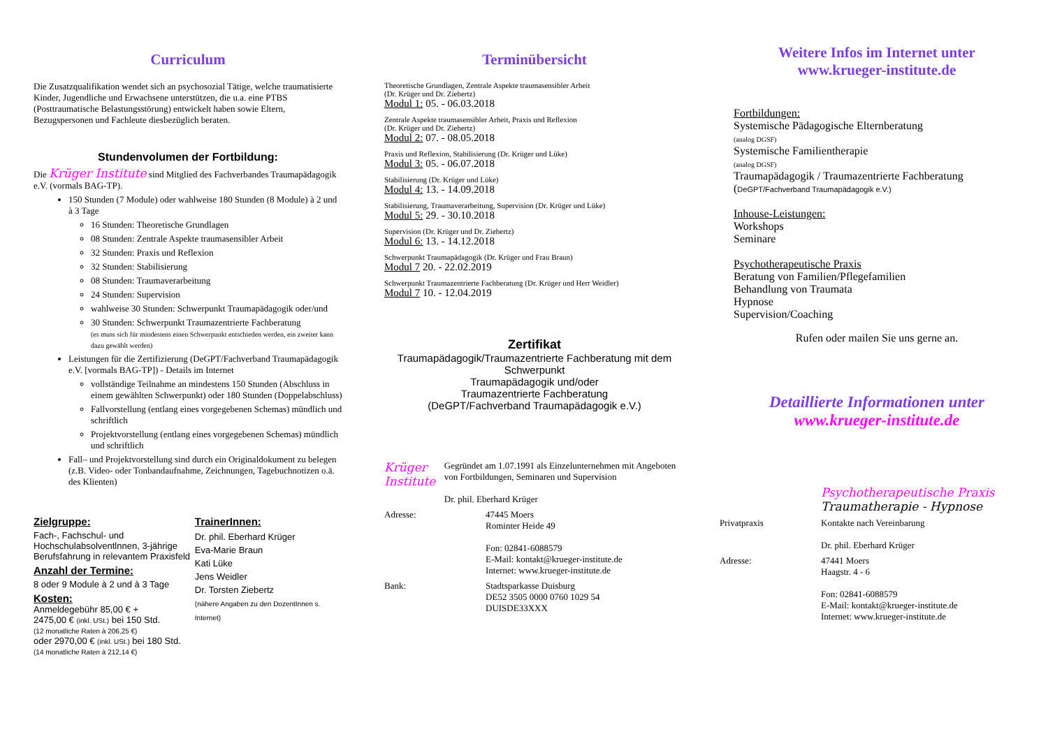Curriculum
Die Zusatzqualifikation wendet sich an psychosozial Tätige, welche traumatisierte Kinder, Jugendliche und Erwachsene unterstützen, die u.a. eine PTBS (Posttraumatische Belastungsstörung) entwickelt haben sowie Eltern, Bezugspersonen und Fachleute diesbezüglich beraten.
Stundenvolumen der Fortbildung:
Die Krüger Institute sind Mitglied des Fachverbandes Traumapädagogik e.V. (vormals BAG-TP).
150 Stunden (7 Module) oder wahlweise 180 Stunden (8 Module) à 2 und à 3 Tage
16 Stunden: Theoretische Grundlagen
08 Stunden: Zentrale Aspekte traumasensibler Arbeit
32 Stunden: Praxis und Reflexion
32 Stunden: Stabilisierung
08 Stunden: Traumaverarbeitung
24 Stunden: Supervision
wahlweise 30 Stunden: Schwerpunkt Traumapädagogik oder/und
30 Stunden: Schwerpunkt Traumazentrierte Fachberatung
(es muss sich für mindestens einen Schwerpunkt entschieden werden, ein zweiter kann dazu gewählt werden)
Leistungen für die Zertifizierung (DeGPT/Fachverband Traumapädagogik e.V. [vormals BAG-TP]) - Details im Internet
vollständige Teilnahme an mindestens 150 Stunden (Abschluss in einem gewählten Schwerpunkt) oder 180 Stunden (Doppelabschluss)
Fallvorstellung (entlang eines vorgegebenen Schemas) mündlich und schriftlich
Projektvorstellung (entlang eines vorgegebenen Schemas) mündlich und schriftlich
Fall– und Projektvorstellung sind durch ein Originaldokument zu belegen (z.B. Video- oder Tonbandaufnahme, Zeichnungen, Tagebuchnotizen o.ä. des Klienten)
Zielgruppe:
Fach-, Fachschul- und Hochschulabsolventlnnen, 3-jährige Berufsfahrung in relevantem Praxisfeld
Anzahl der Termine:
8 oder 9 Module à 2 und à 3 Tage
Kosten:
Anmeldegebühr 85,00 € +
2475,00 € (inkl. USt.) bei 150 Std.
(12 monatliche Raten à 206,25 €)
oder 2970,00 € (inkl. USt.) bei 180 Std.
(14 monatliche Raten à 212,14 €)
TrainerInnen:
Dr. phil. Eberhard Krüger
Eva-Marie Braun
Kati Lüke
Jens Weidler
Dr. Torsten Ziebertz
(nähere Angaben zu den DozentInnen s. Internet)
Terminübersicht
Theoretische Grundlagen, Zentrale Aspekte traumasensibler Arbeit
(Dr. Krüger und Dr. Ziebertz)
Modul 1: 05. - 06.03.2018
Zentrale Aspekte traumasensibler Arbeit, Praxis und Reflexion
(Dr. Krüger und Dr. Ziebertz)
Modul 2: 07. - 08.05.2018
Praxis und Reflexion, Stabilisierung (Dr. Krüger und Lüke)
Modul 3: 05. - 06.07.2018
Stabilisierung (Dr. Krüger und Lüke)
Modul 4: 13. - 14.09.2018
Stabilisierung, Traumaverarbeitung, Supervision (Dr. Krüger und Lüke)
Modul 5: 29. - 30.10.2018
Supervision (Dr. Krüger und Dr. Ziebertz)
Modul 6: 13. - 14.12.2018
Schwerpunkt Traumapädagogik (Dr. Krüger und Frau Braun)
Modul 7 20. - 22.02.2019
Schwerpunkt Traumazentrierte Fachberatung (Dr. Krüger und Herr Weidler)
Modul 7 10. - 12.04.2019
Zertifikat
Traumapädagogik/Traumazentrierte Fachberatung mit dem Schwerpunkt
Traumapädagogik und/oder
Traumazentrierte Fachberatung
(DeGPT/Fachverband Traumapädagogik e.V.)
Krüger Institute
Gegründet am 1.07.1991 als Einzelunternehmen mit Angeboten von Fortbildungen, Seminaren und Supervision
Dr. phil. Eberhard Krüger
Adresse: 47445 Moers
Rominter Heide 49
Fon: 02841-6088579
E-Mail: kontakt@krueger-institute.de
Internet: www.krueger-institute.de
Bank: Stadtsparkasse Duisburg
DE52 3505 0000 0760 1029 54
DUISDE33XXX
Weitere Infos im Internet unter
www.krueger-institute.de
Fortbildungen:
Systemische Pädagogische Elternberatung
(analog DGSF)
Systemische Familientherapie
(analog DGSF)
Traumapädagogik / Traumazentrierte Fachberatung
(DeGPT/Fachverband Traumapädagogik e.V.)
Inhouse-Leistungen:
Workshops
Seminare
Psychotherapeutische Praxis
Beratung von Familien/Pflegefamilien
Behandlung von Traumata
Hypnose
Supervision/Coaching
Rufen oder mailen Sie uns gerne an.
Detaillierte Informationen unter
www.krueger-institute.de
Psychotherapeutische Praxis
Traumatherapie - Hypnose
Privatpraxis Kontakte nach Vereinbarung
Dr. phil. Eberhard Krüger
Adresse: 47441 Moers
Haagstr. 4 - 6
Fon: 02841-6088579
E-Mail: kontakt@krueger-institute.de
Internet: www.krueger-institute.de